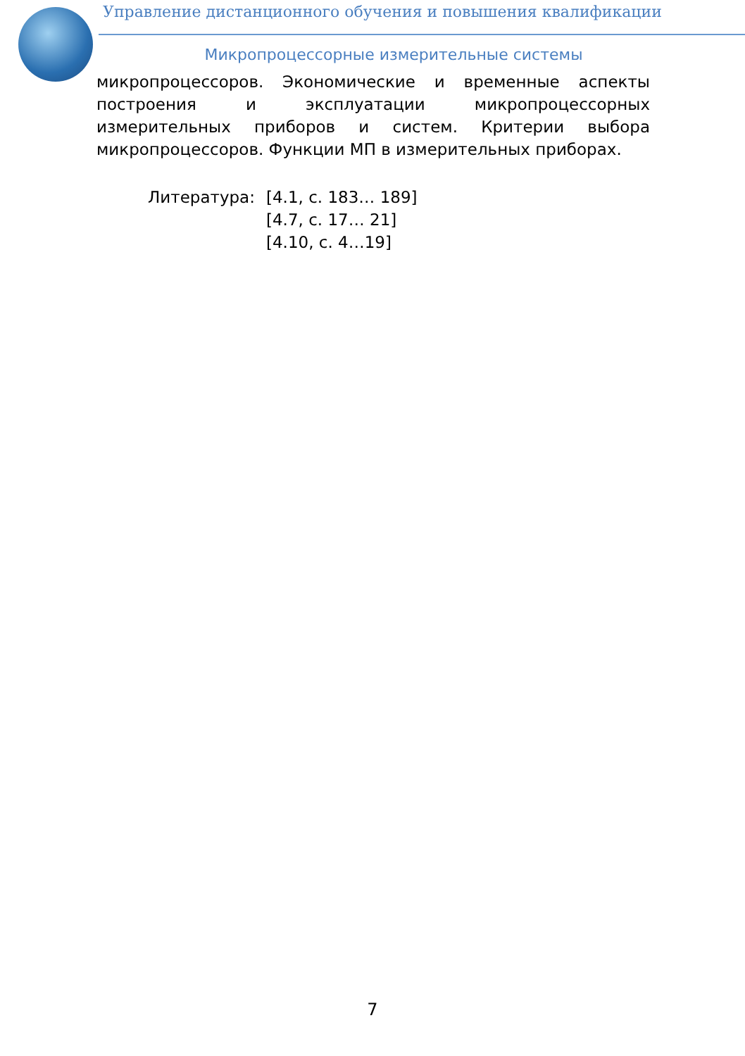Управление дистанционного обучения и повышения квалификации
Микропроцессорные измерительные системы
микропроцессоров. Экономические и временные аспекты построения и эксплуатации микропроцессорных измерительных приборов и систем. Критерии выбора микропроцессоров. Функции МП в измерительных приборах.
Литература: [4.1, с. 183… 189]
[4.7, с. 17… 21]
[4.10, с. 4…19]
7